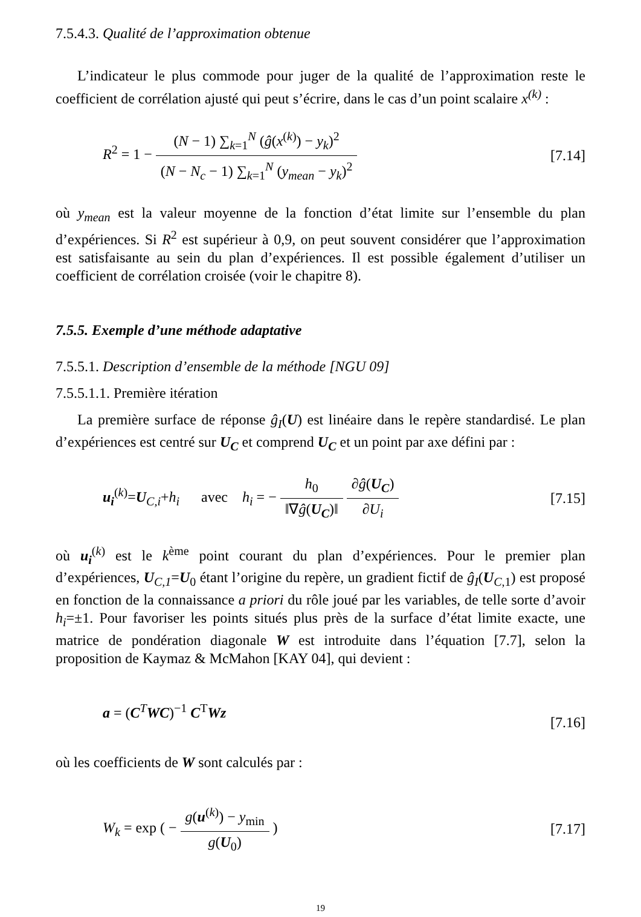7.5.4.3. Qualité de l’approximation obtenue
L’indicateur le plus commode pour juger de la qualité de l’approximation reste le coefficient de corrélation ajusté qui peut s’écrire, dans le cas d’un point scalaire x<sup>(k)</sup> :
R<sup>2</sup> = 1 − (N − 1) ∑<sub>k=1</sub><sup>N</sup> (ĝ(x<sup>(k)</sup>) − y<sub>k</sub>)<sup>2</sup> (N − N<sub>c</sub> − 1) ∑<sub>k=1</sub><sup>N</sup> (y<sub>mean</sub> − y<sub>k</sub>)<sup>2</sup>
[7.14]
où y<sub>mean</sub> est la valeur moyenne de la fonction d’état limite sur l’ensemble du plan d’expériences. Si R<sup>2</sup> est supérieur à 0,9, on peut souvent considérer que l’approximation est satisfaisante au sein du plan d’expériences. Il est possible également d’utiliser un coefficient de corrélation croisée (voir le chapitre 8).
7.5.5. Exemple d’une méthode adaptative
7.5.5.1. Description d’ensemble de la méthode [NGU 09]
7.5.5.1.1. Première itération
La première surface de réponse ĝ<sub>I</sub>(U) est linéaire dans le repère standardisé. Le plan d’expériences est centré sur U<sub>C</sub> et comprend U<sub>C</sub> et un point par axe défini par :
u<sub>i</sub><sup>(k)</sup>=U<sub>C,i</sub>+h<sub>i</sub> avec h<sub>i</sub> = − h<sub>0</sub> ‖∇ĝ(U<sub>C</sub>)‖ ∂ĝ(U<sub>C</sub>) ∂U<sub>i</sub>
[7.15]
où u<sub>i</sub><sup>(k)</sup> est le k<sup>ème</sup> point courant du plan d’expériences. Pour le premier plan d’expériences, U<sub>C,1</sub>=U<sub>0</sub> étant l’origine du repère, un gradient fictif de ĝ<sub>I</sub>(U<sub>C,1</sub>) est proposé en fonction de la connaissance a priori du rôle joué par les variables, de telle sorte d’avoir h<sub>i</sub>=±1. Pour favoriser les points situés plus près de la surface d’état limite exacte, une matrice de pondération diagonale W est introduite dans l’équation [7.7], selon la proposition de Kaymaz & McMahon [KAY 04], qui devient :
a = (C<sup>T</sup>WC)<sup>−1</sup> C<sup>T</sup>Wz
[7.16]
où les coefficients de W sont calculés par :
W<sub>k</sub> = exp ( − g(u<sup>(k)</sup>) − y<sub>min</sub> g(U<sub>0</sub>) )
[7.17]
19